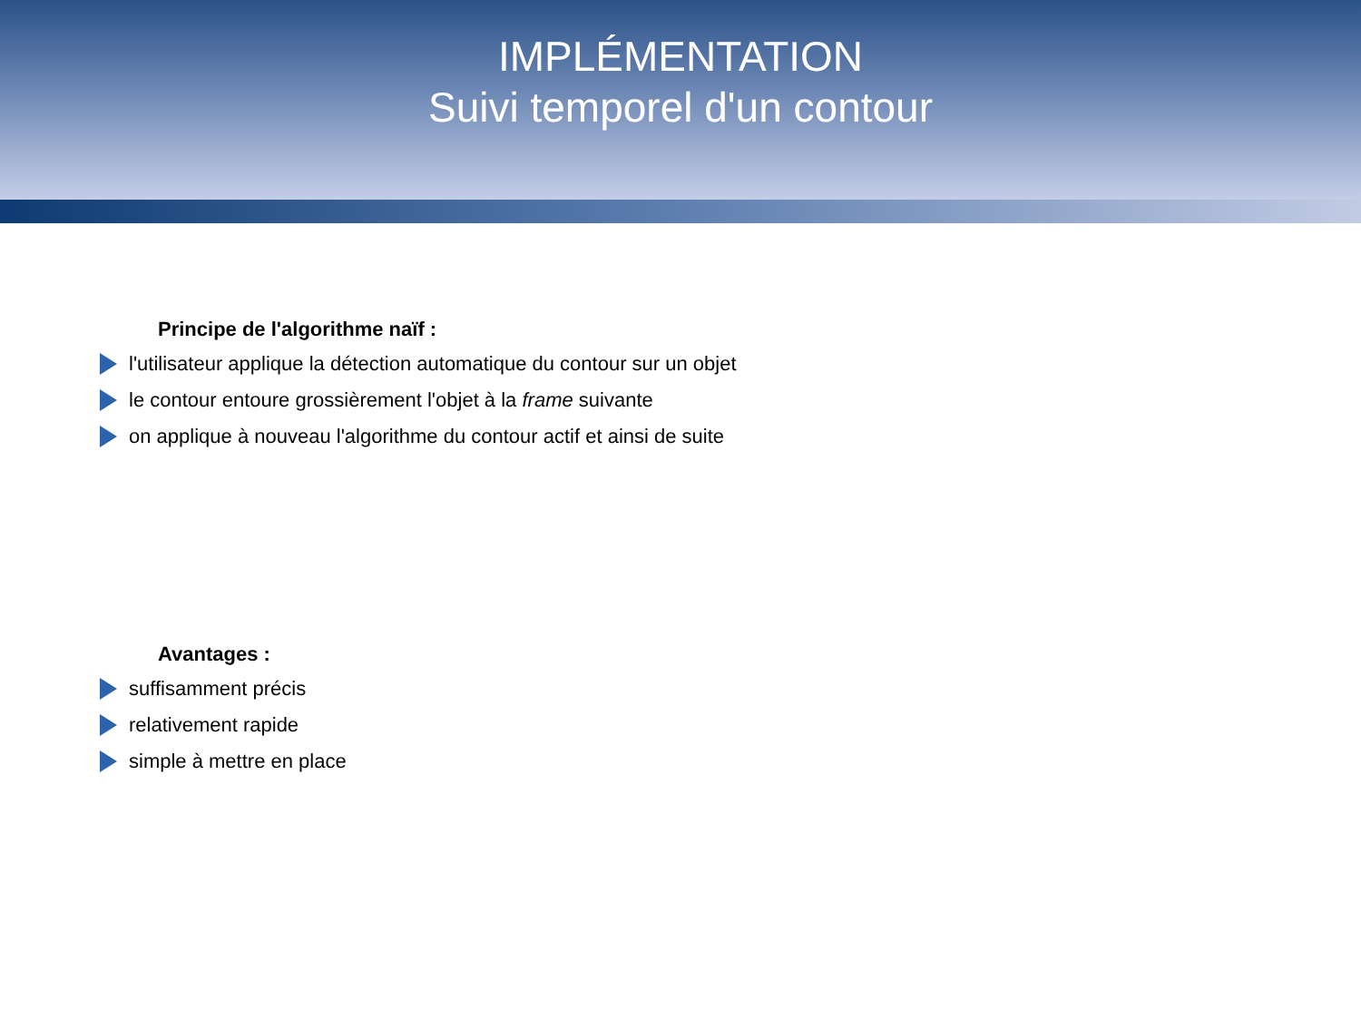IMPLÉMENTATION
Suivi temporel d'un contour
Principe de l'algorithme naïf :
l'utilisateur applique la détection automatique du contour sur un objet
le contour entoure grossièrement l'objet à la frame suivante
on applique à nouveau l'algorithme du contour actif et ainsi de suite
Avantages :
suffisamment précis
relativement rapide
simple à mettre en place